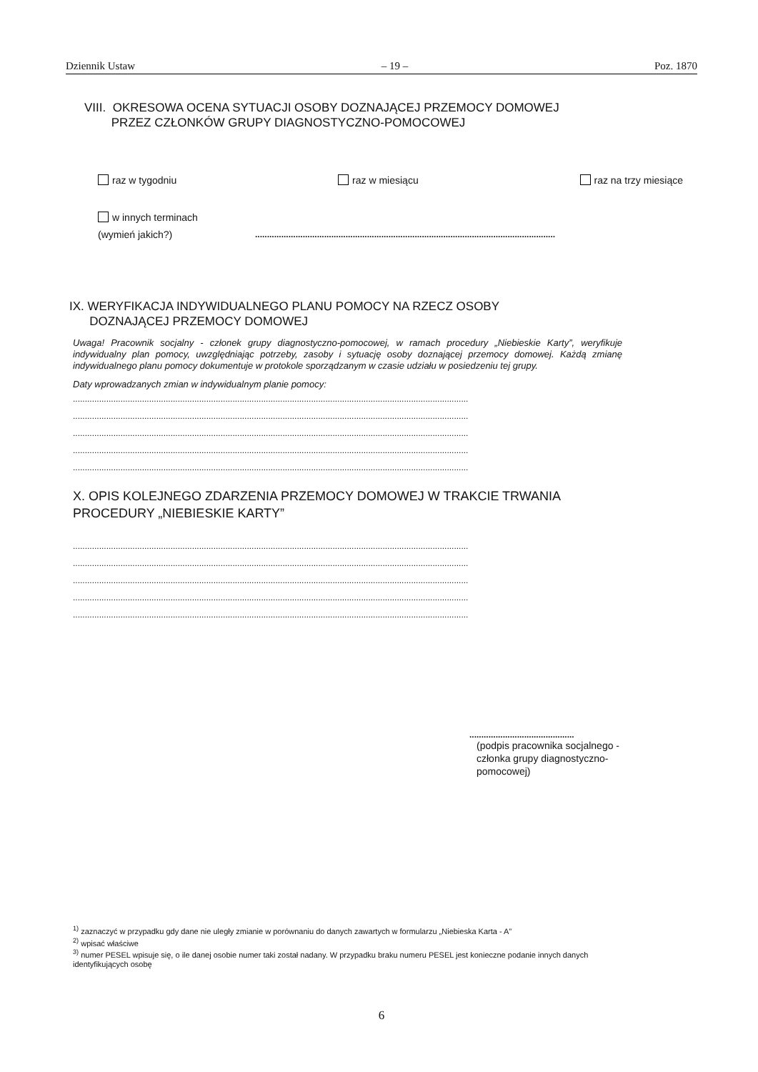Dziennik Ustaw – 19 – Poz. 1870
VIII. OKRESOWA OCENA SYTUACJI OSOBY DOZNAJĄCEJ PRZEMOCY DOMOWEJ
PRZEZ CZŁONKÓW GRUPY DIAGNOSTYCZNO-POMOCOWEJ
raz w tygodniu raz w miesiącu raz na trzy miesiące
w innych terminach
(wymień jakich?)
..............................................................................................................................
IX. WERYFIKACJA INDYWIDUALNEGO PLANU POMOCY NA RZECZ OSOBY
DOZNAJĄCEJ PRZEMOCY DOMOWEJ
Uwaga! Pracownik socjalny - członek grupy diagnostyczno-pomocowej, w ramach procedury „Niebieskie Karty”, weryfikuje indywidualny plan pomocy, uwzględniając potrzeby, zasoby i sytuację osoby doznającej przemocy domowej. Każdą zmianę indywidualnego planu pomocy dokumentuje w protokole sporządzanym w czasie udziału w posiedzeniu tej grupy.
Daty wprowadzanych zmian w indywidualnym planie pomocy:
......................................................................................................................................................................
......................................................................................................................................................................
......................................................................................................................................................................
......................................................................................................................................................................
......................................................................................................................................................................
X. OPIS KOLEJNEGO ZDARZENIA PRZEMOCY DOMOWEJ W TRAKCIE TRWANIA
PROCEDURY „NIEBIESKIE KARTY”
......................................................................................................................................................................
......................................................................................................................................................................
......................................................................................................................................................................
......................................................................................................................................................................
......................................................................................................................................................................
............................................
(podpis pracownika socjalnego - członka grupy diagnostyczno-pomocowej)
<sup>1)</sup> zaznaczyć w przypadku gdy dane nie uległy zmianie w porównaniu do danych zawartych w formularzu „Niebieska Karta - A”
<sup>2)</sup> wpisać właściwe
<sup>3)</sup> numer PESEL wpisuje się, o ile danej osobie numer taki został nadany. W przypadku braku numeru PESEL jest konieczne podanie innych danych identyfikujących osobę
6